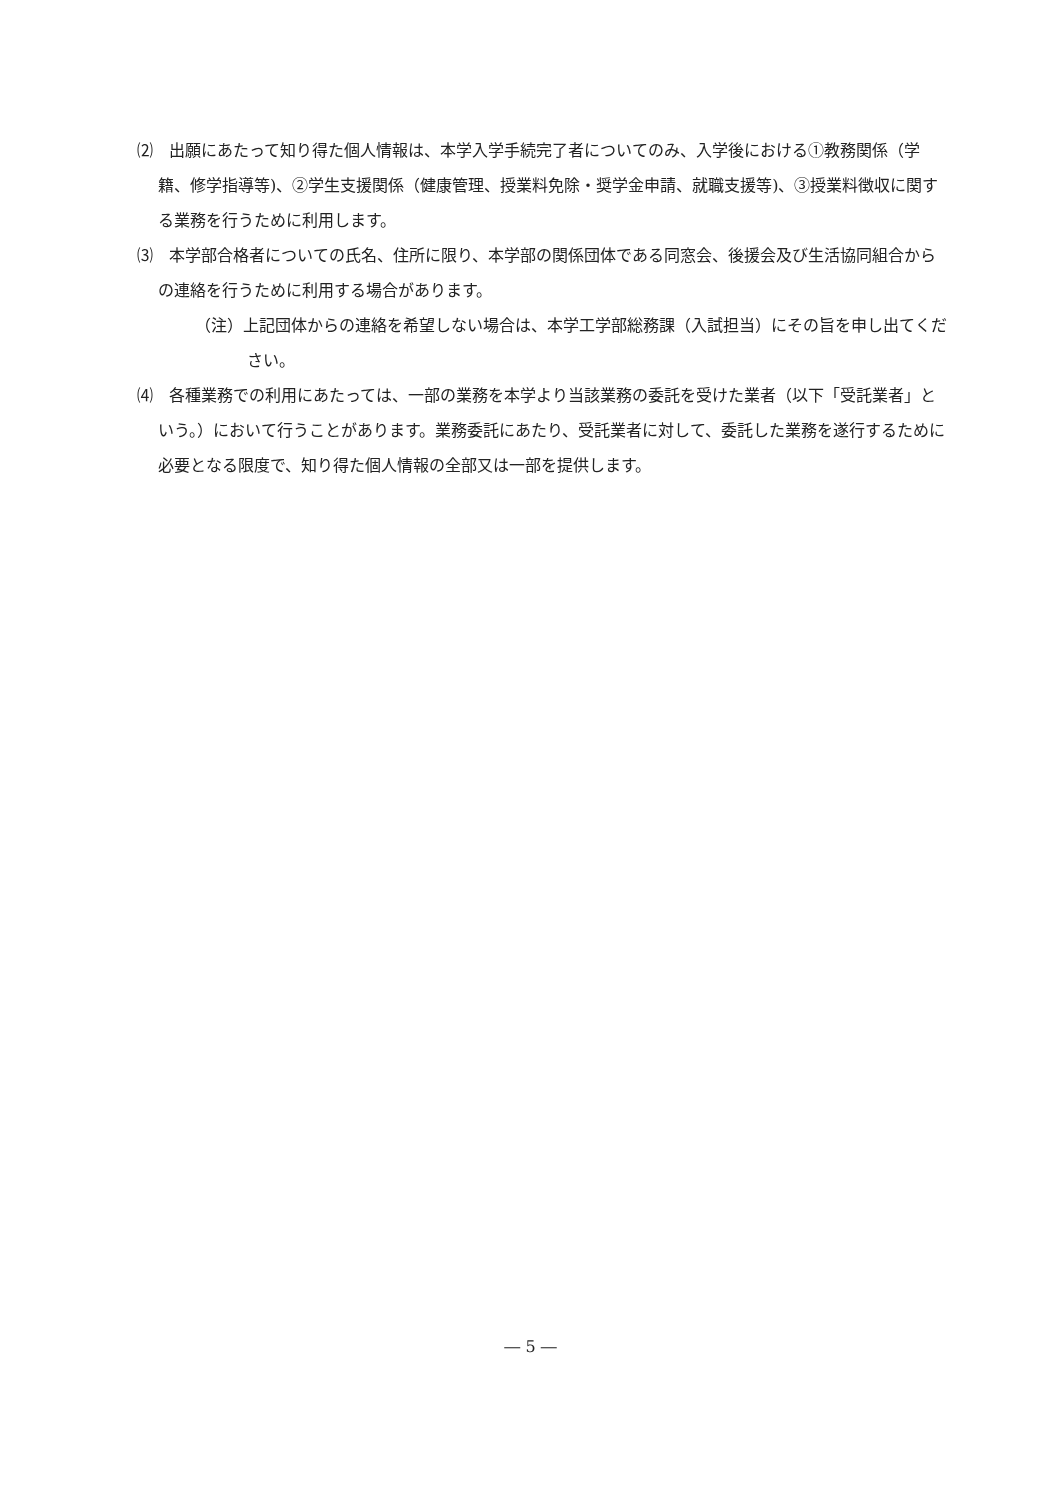⑵　出願にあたって知り得た個人情報は、本学入学手続完了者についてのみ、入学後における①教務関係（学籍、修学指導等)、②学生支援関係（健康管理、授業料免除・奨学金申請、就職支援等)、③授業料徴収に関する業務を行うために利用します。
⑶　本学部合格者についての氏名、住所に限り、本学部の関係団体である同窓会、後援会及び生活協同組合からの連絡を行うために利用する場合があります。
（注）上記団体からの連絡を希望しない場合は、本学工学部総務課（入試担当）にその旨を申し出てください。
⑷　各種業務での利用にあたっては、一部の業務を本学より当該業務の委託を受けた業者（以下「受託業者」という。）において行うことがあります。業務委託にあたり、受託業者に対して、委託した業務を遂行するために必要となる限度で、知り得た個人情報の全部又は一部を提供します。
― 5 ―